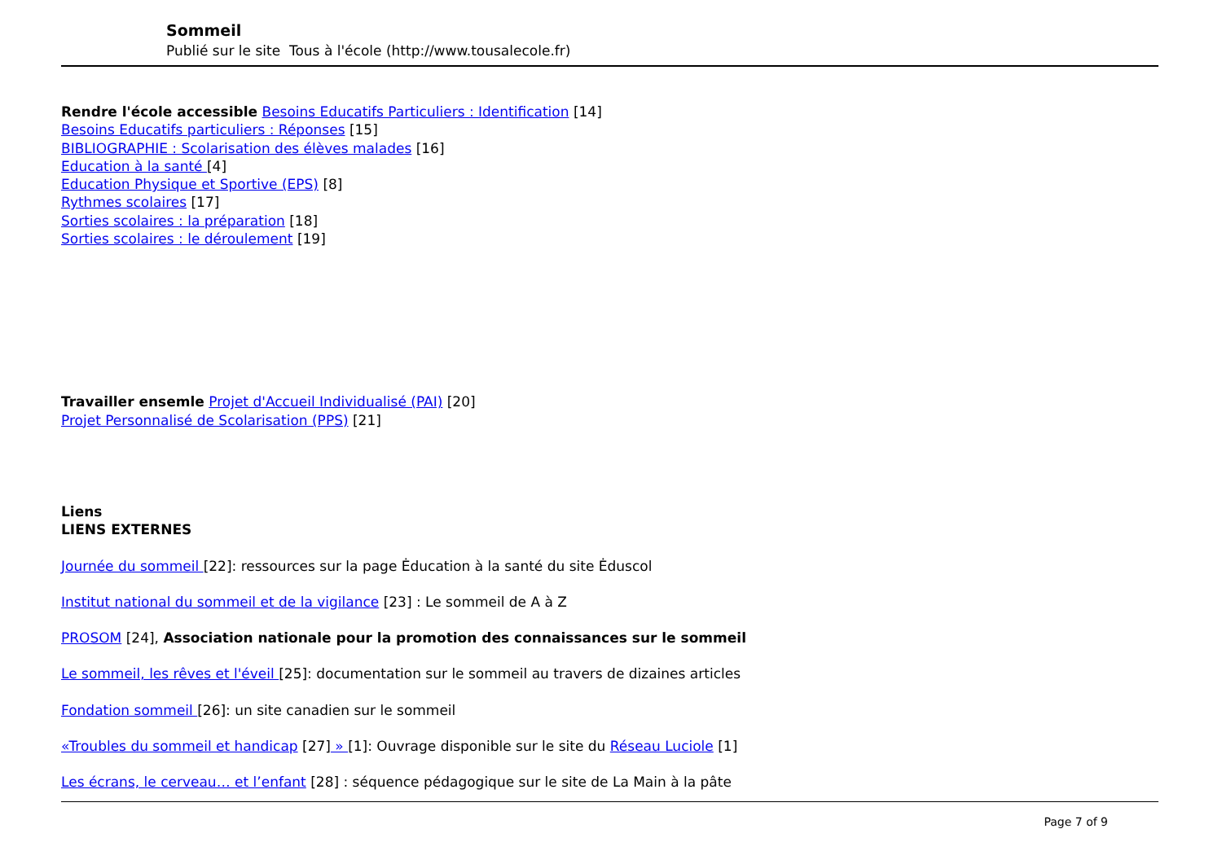Sommeil
Publié sur le site Tous à l'école (http://www.tousalecole.fr)
Rendre l'école accessible Besoins Educatifs Particuliers : Identification [14]
Besoins Educatifs particuliers : Réponses [15]
BIBLIOGRAPHIE : Scolarisation des élèves malades [16]
Education à la santé [4]
Education Physique et Sportive (EPS) [8]
Rythmes scolaires [17]
Sorties scolaires : la préparation [18]
Sorties scolaires : le déroulement [19]
Travailler ensemle Projet d'Accueil Individualisé (PAI) [20]
Projet Personnalisé de Scolarisation (PPS) [21]
Liens
LIENS EXTERNES
Journée du sommeil [22]: ressources sur la page Ėducation à la santé du site Ėduscol
Institut national du sommeil et de la vigilance [23] : Le sommeil de A à Z
PROSOM [24], Association nationale pour la promotion des connaissances sur le sommeil
Le sommeil, les rêves et l'éveil [25]: documentation sur le sommeil au travers de dizaines articles
Fondation sommeil [26]: un site canadien sur le sommeil
«Troubles du sommeil et handicap [27] » [1]: Ouvrage disponible sur le site du Réseau Luciole [1]
Les écrans, le cerveau… et l’enfant [28] : séquence pédagogique sur le site de La Main à la pâte
Page 7 of 9